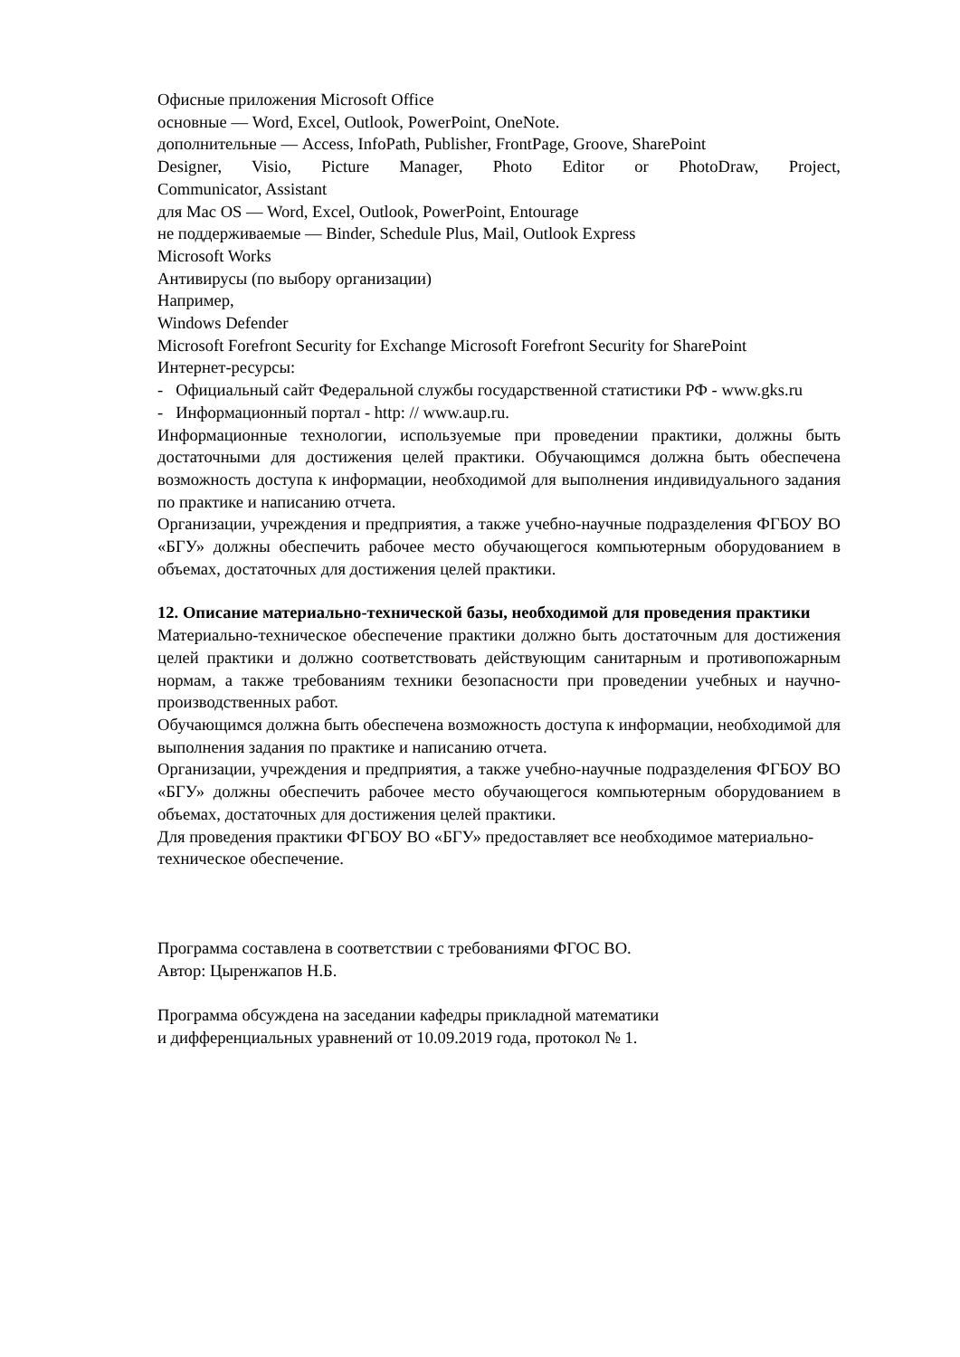Офисные приложения Microsoft Office
основные — Word, Excel, Outlook, PowerPoint, OneNote.
дополнительные — Access, InfoPath, Publisher, FrontPage, Groove, SharePoint
Designer, Visio, Picture Manager, Photo Editor or PhotoDraw, Project,
Communicator, Assistant
для Mac OS — Word, Excel, Outlook, PowerPoint, Entourage
не поддерживаемые — Binder, Schedule Plus, Mail, Outlook Express
Microsoft Works
Антивирусы (по выбору организации)
Например,
Windows Defender
Microsoft Forefront Security for Exchange Microsoft Forefront Security for SharePoint
Интернет-ресурсы:
- Официальный сайт Федеральной службы государственной статистики РФ - www.gks.ru
- Информационный портал - http: // www.aup.ru.
Информационные технологии, используемые при проведении практики, должны быть достаточными для достижения целей практики. Обучающимся должна быть обеспечена возможность доступа к информации, необходимой для выполнения индивидуального задания по практике и написанию отчета.
Организации, учреждения и предприятия, а также учебно-научные подразделения ФГБОУ ВО «БГУ» должны обеспечить рабочее место обучающегося компьютерным оборудованием в объемах, достаточных для достижения целей практики.
12. Описание материально-технической базы, необходимой для проведения практики
Материально-техническое обеспечение практики должно быть достаточным для достижения целей практики и должно соответствовать действующим санитарным и противопожарным нормам, а также требованиям техники безопасности при проведении учебных и научно-производственных работ.
Обучающимся должна быть обеспечена возможность доступа к информации, необходимой для выполнения задания по практике и написанию отчета.
Организации, учреждения и предприятия, а также учебно-научные подразделения ФГБОУ ВО «БГУ» должны обеспечить рабочее место обучающегося компьютерным оборудованием в объемах, достаточных для достижения целей практики.
Для проведения практики ФГБОУ ВО «БГУ» предоставляет все необходимое материально-техническое обеспечение.
Программа составлена в соответствии с требованиями ФГОС ВО.
Автор: Цыренжапов Н.Б.
Программа обсуждена на заседании кафедры прикладной математики
и дифференциальных уравнений от 10.09.2019 года, протокол № 1.